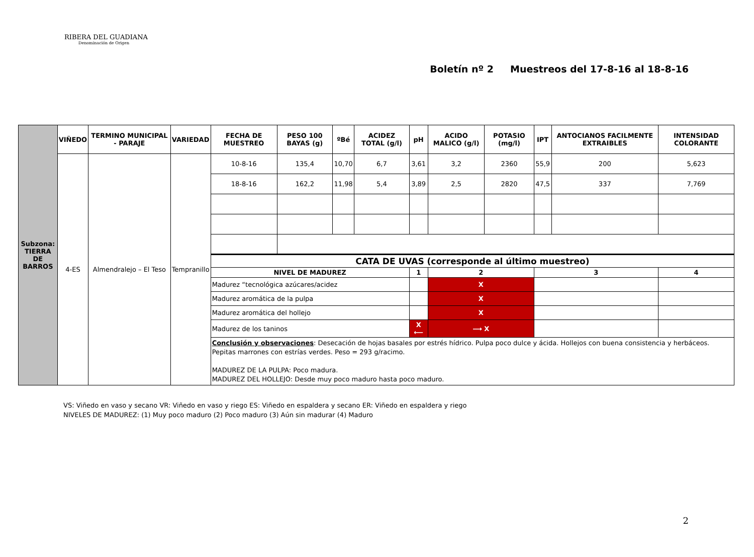RIBERA DEL GUADIANA
Denominación de Origen
Boletín nº 2 Muestreos del 17-8-16 al 18-8-16
| Subzona: TIERRA DE BARROS | VIÑEDO | TERMINO MUNICIPAL - PARAJE | VARIEDAD | FECHA DE MUESTREO | PESO 100 BAYAS (g) | ºBé | ACIDEZ TOTAL (g/l) | pH | ACIDO MALICO (g/l) | POTASIO (mg/l) | IPT | ANTOCIANOS FACILMENTE EXTRAIBLES | INTENSIDAD COLORANTE |
| --- | --- | --- | --- | --- | --- | --- | --- | --- | --- | --- | --- | --- | --- |
| | 4-ES | Almendralejo – El Teso | Tempranillo | 10-8-16 | 135,4 | 10,70 | 6,7 | 3,61 | 3,2 | 2360 | 55,9 | 200 | 5,623 |
| | | | | 18-8-16 | 162,2 | 11,98 | 5,4 | 3,89 | 2,5 | 2820 | 47,5 | 337 | 7,769 |
| | | | | CATA DE UVAS (corresponde al último muestreo) | | | | | | | | | |
| | | | | NIVEL DE MADUREZ | | | | 1 | 2 | | 3 | | 4 |
| | | | | Madurez “tecnológica azúcares/acidez | | | | | X | | | | |
| | | | | Madurez aromática de la pulpa | | | | | X | | | | |
| | | | | Madurez aromática del hollejo | | | | | X | | | | |
| | | | | Madurez de los taninos | | | | X ⟵ | ⟶ X | | | | |
| | | | | Conclusión y observaciones : Desecación de hojas basales por estrés hídrico. Pulpa poco dulce y ácida. Hollejos con buena consistencia y herbáceos. Pepitas marrones con estrías verdes. Peso = 293 g/racimo. MADUREZ DE LA PULPA: Poco madura. MADUREZ DEL HOLLEJO: Desde muy poco maduro hasta poco maduro. | | | | | | | | | |
VS: Viñedo en vaso y secano VR: Viñedo en vaso y riego ES: Viñedo en espaldera y secano ER: Viñedo en espaldera y riego
NIVELES DE MADUREZ: (1) Muy poco maduro (2) Poco maduro (3) Aún sin madurar (4) Maduro
2